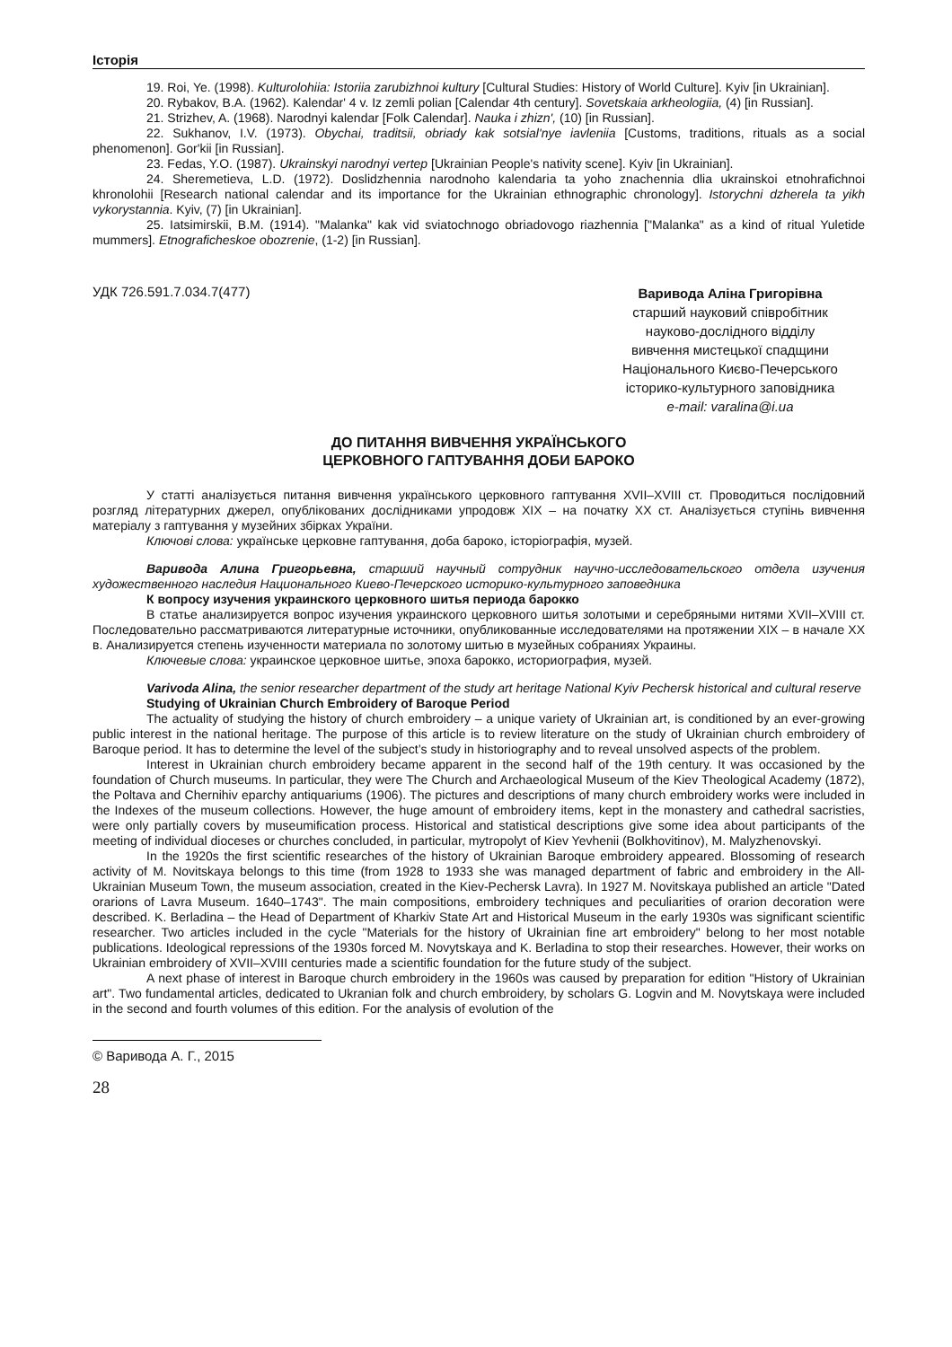Історія
19. Roi, Ye. (1998). Kulturolohiia: Istoriia zarubizhnoi kultury [Cultural Studies: History of World Culture]. Kyiv [in Ukrainian].
20. Rybakov, B.A. (1962). Kalendar' 4 v. Iz zemli polian [Calendar 4th century]. Sovetskaia arkheologiia, (4) [in Russian].
21. Strizhev, A. (1968). Narodnyi kalendar [Folk Calendar]. Nauka i zhizn', (10) [in Russian].
22. Sukhanov, I.V. (1973). Obychai, traditsii, obriady kak sotsial'nye iavleniia [Customs, traditions, rituals as a social phenomenon]. Gor'kii [in Russian].
23. Fedas, Y.O. (1987). Ukrainskyi narodnyi vertep [Ukrainian People's nativity scene]. Kyiv [in Ukrainian].
24. Sheremetieva, L.D. (1972). Doslidzhennia narodnoho kalendaria ta yoho znachennia dlia ukrainskoi etnohrafichnoi khronolohii [Research national calendar and its importance for the Ukrainian ethnographic chronology]. Istorychni dzherela ta yikh vykorystannia. Kyiv, (7) [in Ukrainian].
25. Iatsimirskii, B.M. (1914). "Malanka" kak vid sviatochnogo obriadovogo riazhennia ["Malanka" as a kind of ritual Yuletide mummers]. Etnograficheskoe obozrenie, (1-2) [in Russian].
УДК 726.591.7.034.7(477)
Варивода Аліна Григорівна
старший науковий співробітник
науково-дослідного відділу
вивчення мистецької спадщини
Національного Києво-Печерського
історико-культурного заповідника
e-mail: varalina@i.ua
ДО ПИТАННЯ ВИВЧЕННЯ УКРАЇНСЬКОГО
ЦЕРКОВНОГО ГАПТУВАННЯ ДОБИ БАРОКО
У статті аналізується питання вивчення українського церковного гаптування XVII–XVIII ст. Проводиться послідовний розгляд літературних джерел, опублікованих дослідниками упродовж XIX – на початку XX ст. Аналізується ступінь вивчення матеріалу з гаптування у музейних збірках України.
Ключові слова: українське церковне гаптування, доба бароко, історіографія, музей.
Варивода Алина Григорьевна, старший научный сотрудник научно-исследовательского отдела изучения художественного наследия Национального Киево-Печерского историко-культурного заповедника
К вопросу изучения украинского церковного шитья периода барокко
В статье анализируется вопрос изучения украинского церковного шитья золотыми и серебряными нитями XVII–XVIII ст. Последовательно рассматриваются литературные источники, опубликованные исследователями на протяжении XIX – в начале XX в. Анализируется степень изученности материала по золотому шитью в музейных собраниях Украины.
Ключевые слова: украинское церковное шитье, эпоха барокко, историография, музей.
Varivoda Alina, the senior researcher department of the study art heritage National Kyiv Pechersk historical and cultural reserve
Studying of Ukrainian Church Embroidery of Baroque Period
The actuality of studying the history of church embroidery – a unique variety of Ukrainian art, is conditioned by an ever-growing public interest in the national heritage. The purpose of this article is to review literature on the study of Ukrainian church embroidery of Baroque period. It has to determine the level of the subject’s study in historiography and to reveal unsolved aspects of the problem.
Interest in Ukrainian church embroidery became apparent in the second half of the 19th century. It was occasioned by the foundation of Church museums. In particular, they were The Church and Archaeological Museum of the Kiev Theological Academy (1872), the Poltava and Chernihiv eparchy antiquariums (1906). The pictures and descriptions of many church embroidery works were included in the Indexes of the museum collections. However, the huge amount of embroidery items, kept in the monastery and cathedral sacristies, were only partially covers by museumification process. Historical and statistical descriptions give some idea about participants of the meeting of individual dioceses or churches concluded, in particular, mytropolyt of Kiev Yevhenii (Bolkhovitinov), M. Malyzhenovskyi.
In the 1920s the first scientific researches of the history of Ukrainian Baroque embroidery appeared. Blossoming of research activity of M. Novitskaya belongs to this time (from 1928 to 1933 she was managed department of fabric and embroidery in the All-Ukrainian Museum Town, the museum association, created in the Kiev-Pechersk Lavra). In 1927 M. Novitskaya published an article "Dated orarions of Lavra Museum. 1640–1743". The main compositions, embroidery techniques and peculiarities of orarion decoration were described. K. Berladina – the Head of Department of Kharkiv State Art and Historical Museum in the early 1930s was significant scientific researcher. Two articles included in the cycle "Materials for the history of Ukrainian fine art embroidery" belong to her most notable publications. Ideological repressions of the 1930s forced M. Novytskaya and K. Berladina to stop their researches. However, their works on Ukrainian embroidery of XVII–XVIII centuries made a scientific foundation for the future study of the subject.
A next phase of interest in Baroque church embroidery in the 1960s was caused by preparation for edition "History of Ukrainian art". Two fundamental articles, dedicated to Ukranian folk and church embroidery, by scholars G. Logvin and M. Novytskaya were included in the second and fourth volumes of this edition. For the analysis of evolution of the
© Варивода А. Г., 2015
28